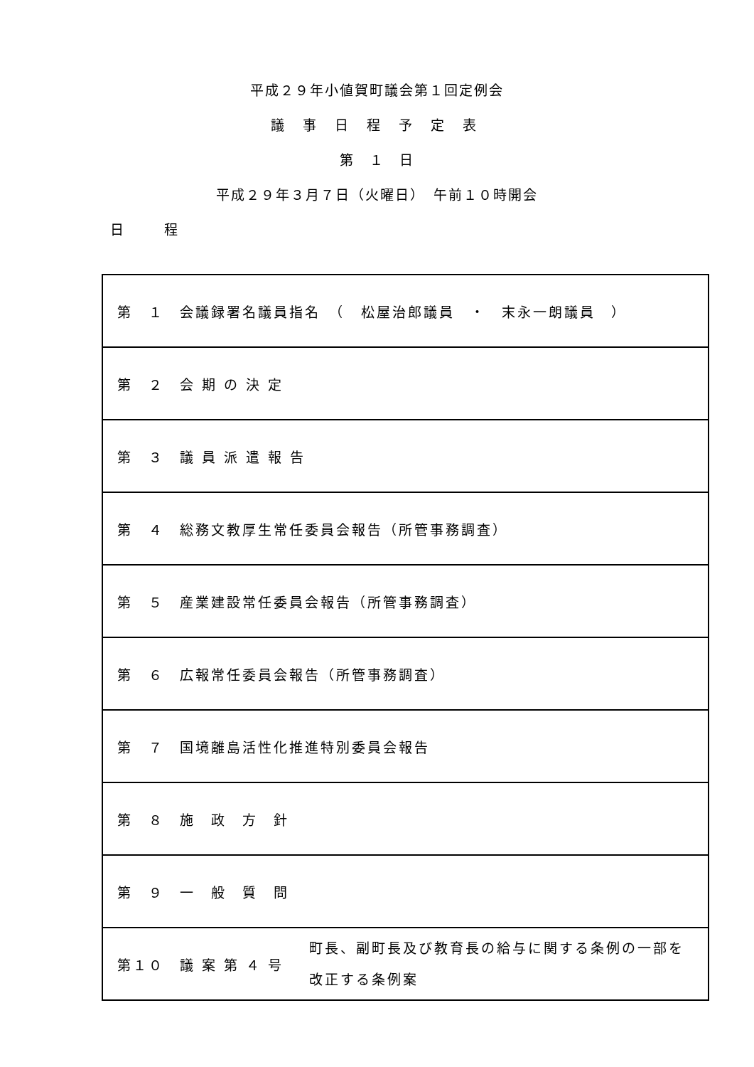平成２９年小値賀町議会第１回定例会
議 事 日 程 予 定 表
第　１　日
平成２９年３月７日（火曜日）　午前１０時開会
日　　　程
| 第 １ 会議録署名議員指名 （ 松屋治郎議員 ・ 末永一朗議員 ） |
| 第 ２ 会 期 の 決 定 |
| 第 ３ 議 員 派 遣 報 告 |
| 第 ４ 総務文教厚生常任委員会報告（所管事務調査） |
| 第 ５ 産業建設常任委員会報告（所管事務調査） |
| 第 ６ 広報常任委員会報告（所管事務調査） |
| 第 ７ 国境離島活性化推進特別委員会報告 |
| 第 ８ 施 政 方 針 |
| 第 ９ 一 般 質 問 |
| 第１０ 議 案 第 ４ 号 町長、副町長及び教育長の給与に関する条例の一部を 改正する条例案 |